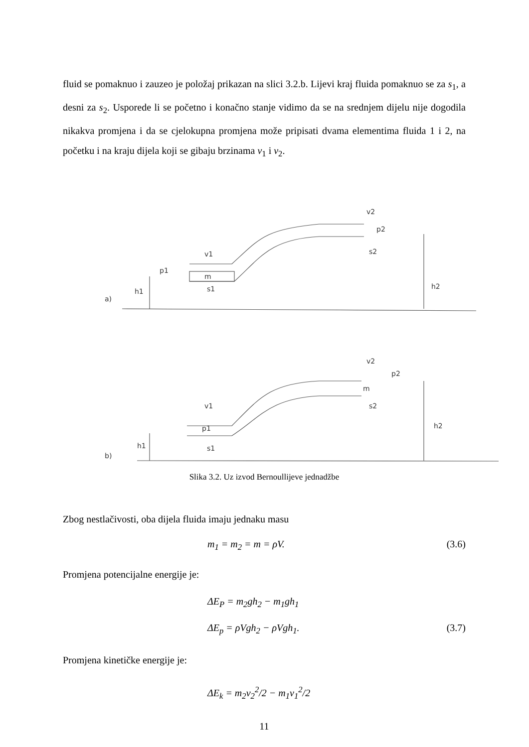fluid se pomaknuo i zauzeo je položaj prikazan na slici 3.2.b. Lijevi kraj fluida pomaknuo se za s<sub>1</sub>, a desni za s<sub>2</sub>. Usporede li se početno i konačno stanje vidimo da se na srednjem dijelu nije dogodila nikakva promjena i da se cjelokupna promjena može pripisati dvama elementima fluida 1 i 2, na početku i na kraju dijela koji se gibaju brzinama v<sub>1</sub> i v<sub>2</sub>.
a)
h1
h2
v1
m
s1
v2
p2
s2
p1
b)
h1
h2
v1
p1
s1
v2
m
p2
s2
Slika 3.2. Uz izvod Bernoullijeve jednadžbe
Zbog nestlačivosti, oba dijela fluida imaju jednaku masu
m<sub>1</sub> = m<sub>2</sub> = m = ρV. (3.6)
Promjena potencijalne energije je:
ΔE<sub>P</sub> = m<sub>2</sub>gh<sub>2</sub> − m<sub>1</sub>gh<sub>1</sub>
ΔE<sub>p</sub> = ρVgh<sub>2</sub> − ρVgh<sub>1</sub>. (3.7)
Promjena kinetičke energije je:
ΔE<sub>k</sub> = m<sub>2</sub>v<sub>2</sub><sup>2</sup>/2 − m<sub>1</sub>v<sub>1</sub><sup>2</sup>/2
11